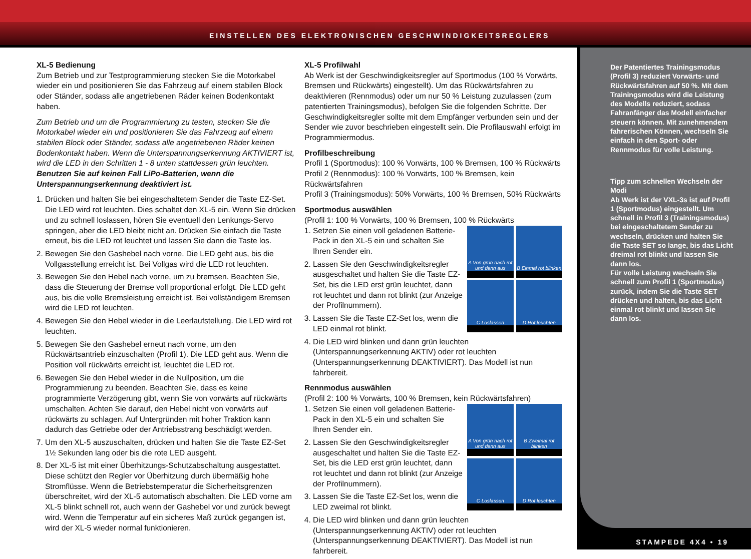EINSTELLEN DES ELEKTRONISCHEN GESCHWINDIGKEITSREGLERS
XL-5 Bedienung
Zum Betrieb und zur Testprogrammierung stecken Sie die Motorkabel wieder ein und positionieren Sie das Fahrzeug auf einem stabilen Block oder Ständer, sodass alle angetriebenen Räder keinen Bodenkontakt haben.
Zum Betrieb und um die Programmierung zu testen, stecken Sie die Motorkabel wieder ein und positionieren Sie das Fahrzeug auf einem stabilen Block oder Ständer, sodass alle angetriebenen Räder keinen Bodenkontakt haben. Wenn die Unterspannungserkennung AKTIVIERT ist, wird die LED in den Schritten 1 - 8 unten stattdessen grün leuchten. Benutzen Sie auf keinen Fall LiPo-Batterien, wenn die Unterspannungserkennung deaktiviert ist.
1. Drücken und halten Sie bei eingeschaltetem Sender die Taste EZ-Set. Die LED wird rot leuchten. Dies schaltet den XL-5 ein. Wenn Sie drücken und zu schnell loslassen, hören Sie eventuell den Lenkungs-Servo springen, aber die LED bleibt nicht an. Drücken Sie einfach die Taste erneut, bis die LED rot leuchtet und lassen Sie dann die Taste los.
2. Bewegen Sie den Gashebel nach vorne. Die LED geht aus, bis die Vollgasstellung erreicht ist. Bei Vollgas wird die LED rot leuchten.
3. Bewegen Sie den Hebel nach vorne, um zu bremsen. Beachten Sie, dass die Steuerung der Bremse voll proportional erfolgt. Die LED geht aus, bis die volle Bremsleistung erreicht ist. Bei vollständigem Bremsen wird die LED rot leuchten.
4. Bewegen Sie den Hebel wieder in die Leerlaufstellung. Die LED wird rot leuchten.
5. Bewegen Sie den Gashebel erneut nach vorne, um den Rückwärtsantrieb einzuschalten (Profil 1). Die LED geht aus. Wenn die Position voll rückwärts erreicht ist, leuchtet die LED rot.
6. Bewegen Sie den Hebel wieder in die Nullposition, um die Programmierung zu beenden. Beachten Sie, dass es keine programmierte Verzögerung gibt, wenn Sie von vorwärts auf rückwärts umschalten. Achten Sie darauf, den Hebel nicht von vorwärts auf rückwärts zu schlagen. Auf Untergründen mit hoher Traktion kann dadurch das Getriebe oder der Antriebsstrang beschädigt werden.
7. Um den XL-5 auszuschalten, drücken und halten Sie die Taste EZ-Set 1½ Sekunden lang oder bis die rote LED ausgeht.
8. Der XL-5 ist mit einer Überhitzungs-Schutzabschaltung ausgestattet. Diese schützt den Regler vor Überhitzung durch übermäßig hohe Stromflüsse. Wenn die Betriebstemperatur die Sicherheitsgrenzen überschreitet, wird der XL-5 automatisch abschalten. Die LED vorne am XL-5 blinkt schnell rot, auch wenn der Gashebel vor und zurück bewegt wird. Wenn die Temperatur auf ein sicheres Maß zurück gegangen ist, wird der XL-5 wieder normal funktionieren.
XL-5 Profilwahl
Ab Werk ist der Geschwindigkeitsregler auf Sportmodus (100 % Vorwärts, Bremsen und Rückwärts) eingestellt). Um das Rückwärtsfahren zu deaktivieren (Rennmodus) oder um nur 50 % Leistung zuzulassen (zum patentierten Trainingsmodus), befolgen Sie die folgenden Schritte. Der Geschwindigkeitsregler sollte mit dem Empfänger verbunden sein und der Sender wie zuvor beschrieben eingestellt sein. Die Profilauswahl erfolgt im Programmiermodus.
Profilbeschreibung
Profil 1 (Sportmodus): 100 % Vorwärts, 100 % Bremsen, 100 % Rückwärts
Profil 2 (Rennmodus): 100 % Vorwärts, 100 % Bremsen, kein Rückwärtsfahren
Profil 3 (Trainingsmodus): 50% Vorwärts, 100 % Bremsen, 50% Rückwärts
Sportmodus auswählen
(Profil 1: 100 % Vorwärts, 100 % Bremsen, 100 % Rückwärts
A Von grün nach rot und dann aus
B Einmal rot blinken
C Loslassen
D Rot leuchten
1. Setzen Sie einen voll geladenen Batterie-Pack in den XL-5 ein und schalten Sie Ihren Sender ein.
2. Lassen Sie den Geschwindigkeitsregler ausgeschaltet und halten Sie die Taste EZ-Set, bis die LED erst grün leuchtet, dann rot leuchtet und dann rot blinkt (zur Anzeige der Profilnummern).
3. Lassen Sie die Taste EZ-Set los, wenn die LED einmal rot blinkt.
4. Die LED wird blinken und dann grün leuchten (Unterspannungserkennung AKTIV) oder rot leuchten (Unterspannungserkennung DEAKTIVIERT). Das Modell ist nun fahrbereit.
Rennmodus auswählen
(Profil 2: 100 % Vorwärts, 100 % Bremsen, kein Rückwärtsfahren)
A Von grün nach rot und dann aus
B Zweimal rot blinken
C Loslassen
D Rot leuchten
1. Setzen Sie einen voll geladenen Batterie-Pack in den XL-5 ein und schalten Sie Ihren Sender ein.
2. Lassen Sie den Geschwindigkeitsregler ausgeschaltet und halten Sie die Taste EZ-Set, bis die LED erst grün leuchtet, dann rot leuchtet und dann rot blinkt (zur Anzeige der Profilnummern).
3. Lassen Sie die Taste EZ-Set los, wenn die LED zweimal rot blinkt.
4. Die LED wird blinken und dann grün leuchten (Unterspannungserkennung AKTIV) oder rot leuchten (Unterspannungserkennung DEAKTIVIERT). Das Modell ist nun fahrbereit.
Der Patentiertes Trainingsmodus (Profil 3) reduziert Vorwärts- und Rückwärtsfahren auf 50 %. Mit dem Trainingsmodus wird die Leistung des Modells reduziert, sodass Fahranfänger das Modell einfacher steuern können. Mit zunehmendem fahrerischen Können, wechseln Sie einfach in den Sport- oder Rennmodus für volle Leistung.
Tipp zum schnellen Wechseln der Modi
Ab Werk ist der VXL-3s ist auf Profil 1 (Sportmodus) eingestellt. Um schnell in Profil 3 (Trainingsmodus) bei eingeschaltetem Sender zu wechseln, drücken und halten Sie die Taste SET so lange, bis das Licht dreimal rot blinkt und lassen Sie dann los.
Für volle Leistung wechseln Sie schnell zum Profil 1 (Sportmodus) zurück, indem Sie die Taste SET drücken und halten, bis das Licht einmal rot blinkt und lassen Sie dann los.
STAMPEDE 4X4 • 19